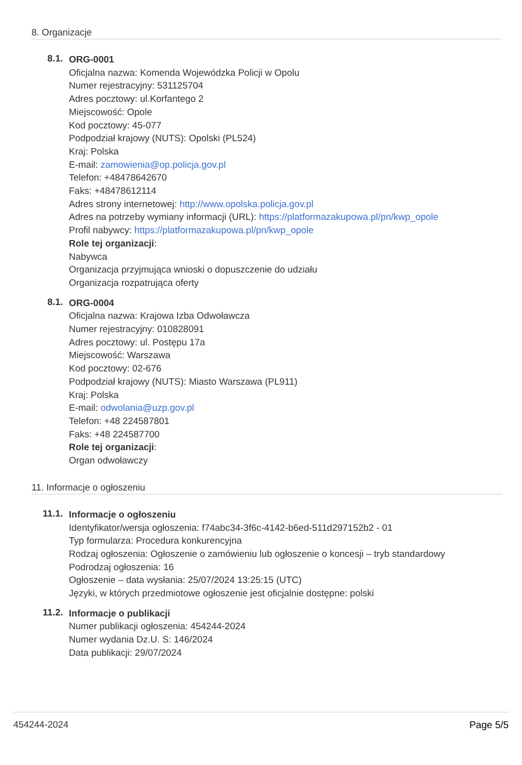8. Organizacje
8.1.
ORG-0001
Oficjalna nazwa: Komenda Wojewódzka Policji w Opolu
Numer rejestracyjny: 531125704
Adres pocztowy: ul.Korfantego 2
Miejscowość: Opole
Kod pocztowy: 45-077
Podpodział krajowy (NUTS): Opolski (PL524)
Kraj: Polska
E-mail: zamowienia@op.policja.gov.pl
Telefon: +48478642670
Faks: +48478612114
Adres strony internetowej: http://www.opolska.policja.gov.pl
Adres na potrzeby wymiany informacji (URL): https://platformazakupowa.pl/pn/kwp_opole
Profil nabywcy: https://platformazakupowa.pl/pn/kwp_opole
Role tej organizacji:
Nabywca
Organizacja przyjmująca wnioski o dopuszczenie do udziału
Organizacja rozpatrująca oferty
8.1.
ORG-0004
Oficjalna nazwa: Krajowa Izba Odwoławcza
Numer rejestracyjny: 010828091
Adres pocztowy: ul. Postępu 17a
Miejscowość: Warszawa
Kod pocztowy: 02-676
Podpodział krajowy (NUTS): Miasto Warszawa (PL911)
Kraj: Polska
E-mail: odwolania@uzp.gov.pl
Telefon: +48 224587801
Faks: +48 224587700
Role tej organizacji:
Organ odwoławczy
11. Informacje o ogłoszeniu
11.1.
Informacje o ogłoszeniu
Identyfikator/wersja ogłoszenia: f74abc34-3f6c-4142-b6ed-511d297152b2 - 01
Typ formularza: Procedura konkurencyjna
Rodzaj ogłoszenia: Ogłoszenie o zamówieniu lub ogłoszenie o koncesji – tryb standardowy
Podrodzaj ogłoszenia: 16
Ogłoszenie – data wysłania: 25/07/2024 13:25:15 (UTC)
Języki, w których przedmiotowe ogłoszenie jest oficjalnie dostępne: polski
11.2.
Informacje o publikacji
Numer publikacji ogłoszenia: 454244-2024
Numer wydania Dz.U. S: 146/2024
Data publikacji: 29/07/2024
454244-2024 Page 5/5